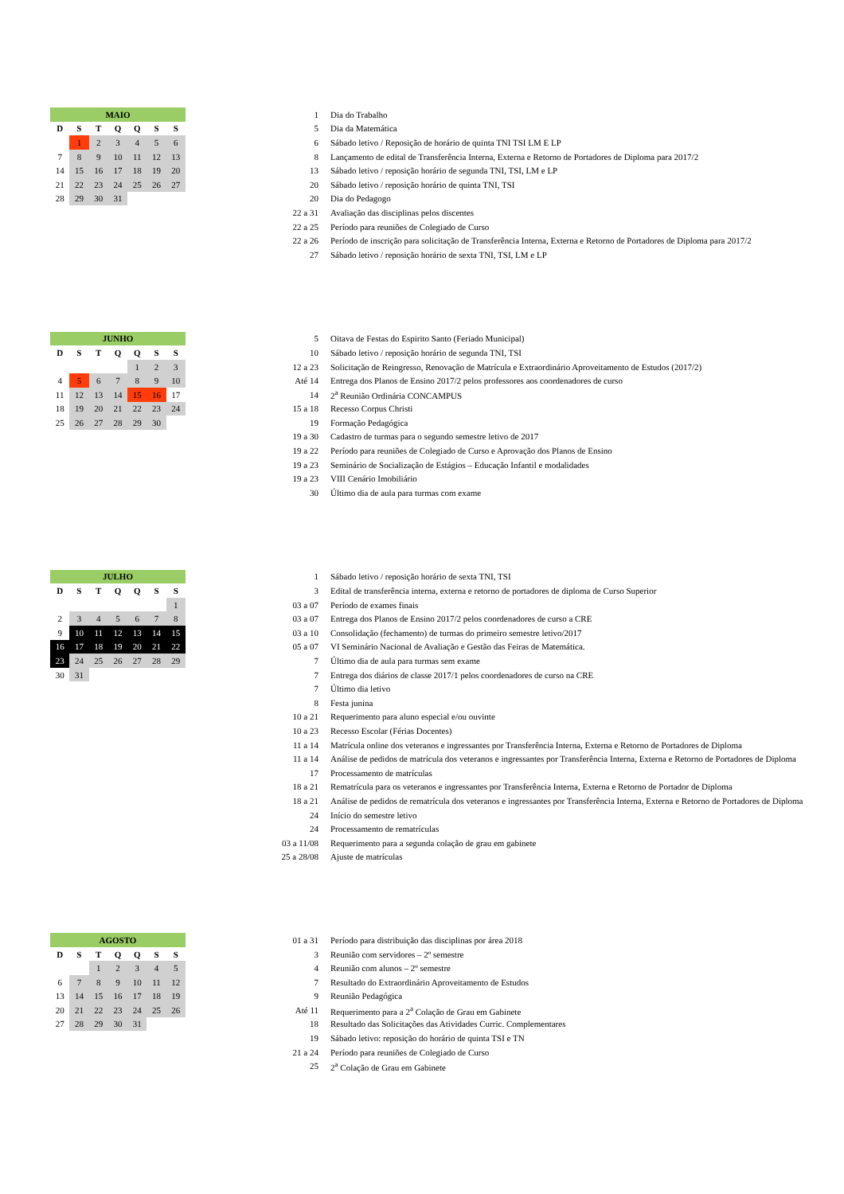| MAIO | | | | | | |
| --- | --- | --- | --- | --- | --- | --- |
| D | S | T | Q | Q | S | S |
| | 1 | 2 | 3 | 4 | 5 | 6 |
| 7 | 8 | 9 | 10 | 11 | 12 | 13 |
| 14 | 15 | 16 | 17 | 18 | 19 | 20 |
| 21 | 22 | 23 | 24 | 25 | 26 | 27 |
| 28 | 29 | 30 | 31 | | | |
| 1 | Dia do Trabalho |
| 5 | Dia da Matemática |
| 6 | Sábado letivo / Reposição de horário de quinta TNI TSI LM E LP |
| 8 | Lançamento de edital de Transferência Interna, Externa e Retorno de Portadores de Diploma para 2017/2 |
| 13 | Sábado letivo / reposição horário de segunda TNI, TSI, LM e LP |
| 20 | Sábado letivo / reposição horário de quinta TNI, TSI |
| 20 | Dia do Pedagogo |
| 22 a 31 | Avaliação das disciplinas pelos discentes |
| 22 a 25 | Período para reuniões de Colegiado de Curso |
| 22 a 26 | Período de inscrição para solicitação de Transferência Interna, Externa e Retorno de Portadores de Diploma para 2017/2 |
| 27 | Sábado letivo / reposição horário de sexta TNI, TSI, LM e LP |
| JUNHO | | | | | | |
| --- | --- | --- | --- | --- | --- | --- |
| D | S | T | Q | Q | S | S |
| | | | | 1 | 2 | 3 |
| 4 | 5 | 6 | 7 | 8 | 9 | 10 |
| 11 | 12 | 13 | 14 | 15 | 16 | 17 |
| 18 | 19 | 20 | 21 | 22 | 23 | 24 |
| 25 | 26 | 27 | 28 | 29 | 30 | |
| 5 | Oitava de Festas do Espirito Santo (Feriado Municipal) |
| 10 | Sábado letivo / reposição horário de segunda TNI, TSI |
| 12 a 23 | Solicitação de Reingresso, Renovação de Matrícula e Extraordinário Aproveitamento de Estudos (2017/2) |
| Até 14 | Entrega dos Planos de Ensino 2017/2 pelos professores aos coordenadores de curso |
| 14 | 2<sup>a</sup> Reunião Ordinária CONCAMPUS |
| 15 a 18 | Recesso Corpus Christi |
| 19 | Formação Pedagógica |
| 19 a 30 | Cadastro de turmas para o segundo semestre letivo de 2017 |
| 19 a 22 | Período para reuniões de Colegiado de Curso e Aprovação dos Planos de Ensino |
| 19 a 23 | Seminário de Socialização de Estágios – Educação Infantil e modalidades |
| 19 a 23 | VIII Cenário Imobiliário |
| 30 | Último dia de aula para turmas com exame |
| JULHO | | | | | | |
| --- | --- | --- | --- | --- | --- | --- |
| D | S | T | Q | Q | S | S |
| | | | | | | 1 |
| 2 | 3 | 4 | 5 | 6 | 7 | 8 |
| 9 | 10 | 11 | 12 | 13 | 14 | 15 |
| 16 | 17 | 18 | 19 | 20 | 21 | 22 |
| 23 | 24 | 25 | 26 | 27 | 28 | 29 |
| 30 | 31 | | | | | |
| 1 | Sábado letivo / reposição horário de sexta TNI, TSI |
| 3 | Edital de transferência interna, externa e retorno de portadores de diploma de Curso Superior |
| 03 a 07 | Período de exames finais |
| 03 a 07 | Entrega dos Planos de Ensino 2017/2 pelos coordenadores de curso a CRE |
| 03 a 10 | Consolidação (fechamento) de turmas do primeiro semestre letivo/2017 |
| 05 a 07 | VI Seminário Nacional de Avaliação e Gestão das Feiras de Matemática. |
| 7 | Último dia de aula para turmas sem exame |
| 7 | Entrega dos diários de classe 2017/1 pelos coordenadores de curso na CRE |
| 7 | Último dia letivo |
| 8 | Festa junina |
| 10 a 21 | Requerimento para aluno especial e/ou ouvinte |
| 10 a 23 | Recesso Escolar (Férias Docentes) |
| 11 a 14 | Matrícula online dos veteranos e ingressantes por Transferência Interna, Externa e Retorno de Portadores de Diploma |
| 11 a 14 | Análise de pedidos de matrícula dos veteranos e ingressantes por Transferência Interna, Externa e Retorno de Portadores de Diploma |
| 17 | Processamento de matrículas |
| 18 a 21 | Rematrícula para os veteranos e ingressantes por Transferência Interna, Externa e Retorno de Portador de Diploma |
| 18 a 21 | Análise de pedidos de rematrícula dos veteranos e ingressantes por Transferência Interna, Externa e Retorno de Portadores de Diploma |
| 24 | Início do semestre letivo |
| 24 | Processamento de rematrículas |
| 03 a 11/08 | Requerimento para a segunda colação de grau em gabinete |
| 25 a 28/08 | Ajuste de matrículas |
| AGOSTO | | | | | | |
| --- | --- | --- | --- | --- | --- | --- |
| D | S | T | Q | Q | S | S |
| | | 1 | 2 | 3 | 4 | 5 |
| 6 | 7 | 8 | 9 | 10 | 11 | 12 |
| 13 | 14 | 15 | 16 | 17 | 18 | 19 |
| 20 | 21 | 22 | 23 | 24 | 25 | 26 |
| 27 | 28 | 29 | 30 | 31 | | |
| 01 a 31 | Período para distribuição das disciplinas por área 2018 |
| 3 | Reunião com servidores – 2º semestre |
| 4 | Reunião com alunos – 2º semestre |
| 7 | Resultado do Extraordinário Aproveitamento de Estudos |
| 9 | Reunião Pedagógica |
| Até 11 | Requerimento para a 2<sup>a</sup> Colação de Grau em Gabinete |
| 18 | Resultado das Solicitações das Atividades Curric. Complementares |
| 19 | Sábado letivo: reposição do horário de quinta TSI e TN |
| 21 a 24 | Período para reuniões de Colegiado de Curso |
| 25 | 2<sup>a</sup> Colação de Grau em Gabinete |